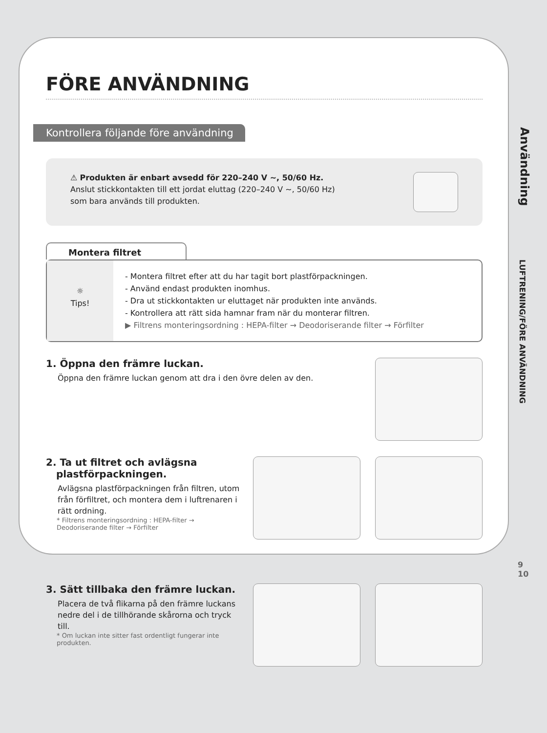FÖRE ANVÄNDNING
Kontrollera följande före användning
⚠ Produkten är enbart avsedd för 220–240 V ~, 50/60 Hz.
Anslut stickkontakten till ett jordat eluttag (220–240 V ~, 50/60 Hz)
som bara används till produkten.
Montera filtret
☼
Tips!
- Montera filtret efter att du har tagit bort plastförpackningen.
- Använd endast produkten inomhus.
- Dra ut stickkontakten ur eluttaget när produkten inte används.
- Kontrollera att rätt sida hamnar fram när du monterar filtren.
▶ Filtrens monteringsordning : HEPA-filter → Deodoriserande filter → Förfilter
1. Öppna den främre luckan.
Öppna den främre luckan genom att dra i den övre delen av den.
2. Ta ut filtret och avlägsna
plastförpackningen.
Avlägsna plastförpackningen från filtren, utom från förfiltret, och montera dem i luftrenaren i rätt ordning.
* Filtrens monteringsordning : HEPA-filter → Deodoriserande filter → Förfilter
3. Sätt tillbaka den främre luckan.
Placera de två flikarna på den främre luckans nedre del i de tillhörande skårorna och tryck till.
* Om luckan inte sitter fast ordentligt fungerar inte produkten.
Användning
LUFTRENING/FÖRE ANVÄNDNING
9
10